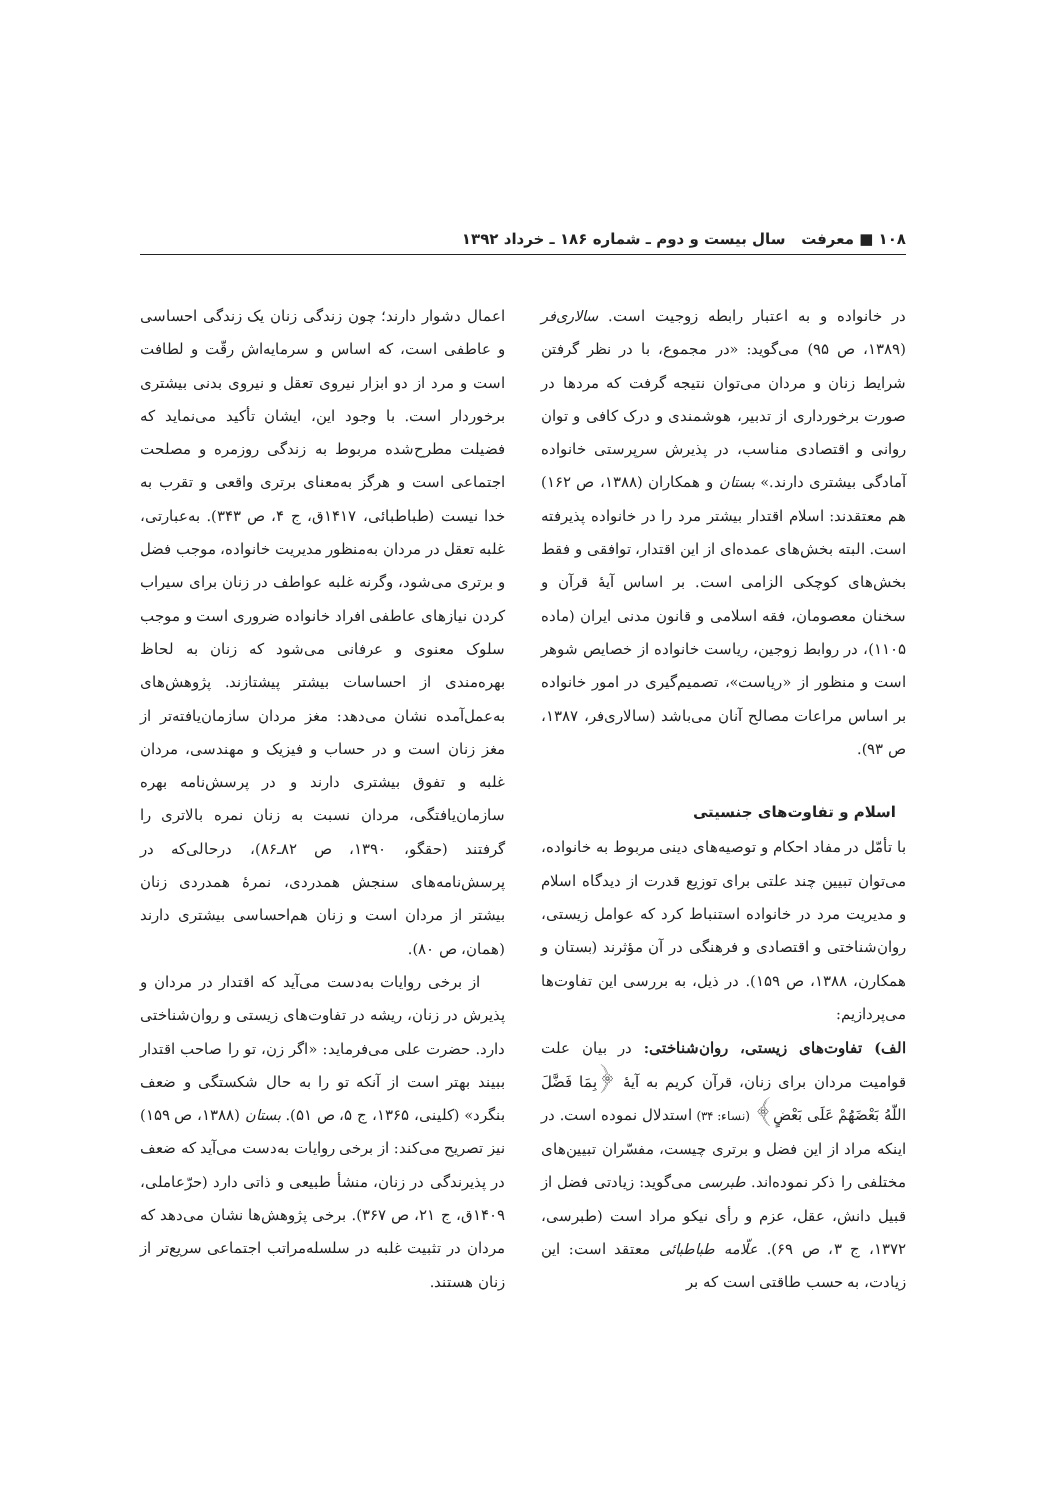۱۰۸ ■ معرفت سال بیست و دوم ـ شماره ۱۸۶ ـ خرداد ۱۳۹۲
در خانواده و به اعتبار رابطه زوجیت است. سالاری‌فر (۱۳۸۹، ص ۹۵) می‌گوید: «در مجموع، با در نظر گرفتن شرایط زنان و مردان می‌توان نتیجه گرفت که مردها در صورت برخورداری از تدبیر، هوشمندی و درک کافی و توان روانی و اقتصادی مناسب، در پذیرش سرپرستی خانواده آمادگی بیشتری دارند.» بستان و همکاران (۱۳۸۸، ص ۱۶۲) هم معتقدند: اسلام اقتدار بیشتر مرد را در خانواده پذیرفته است. البته بخش‌های عمده‌ای از این اقتدار، توافقی و فقط بخش‌های کوچکی الزامی است. بر اساس آیهٔ قرآن و سخنان معصومان، فقه اسلامی و قانون مدنی ایران (ماده ۱۱۰۵)، در روابط زوجین، ریاست خانواده از خصایص شوهر است و منظور از «ریاست»، تصمیم‌گیری در امور خانواده بر اساس مراعات مصالح آنان می‌باشد (سالاری‌فر، ۱۳۸۷، ص ۹۳).
اسلام و تفاوت‌های جنسیتی
با تأمّل در مفاد احکام و توصیه‌های دینی مربوط به خانواده، می‌توان تبیین چند علتی برای توزیع قدرت از دیدگاه اسلام و مدیریت مرد در خانواده استنباط کرد که عوامل زیستی، روان‌شناختی و اقتصادی و فرهنگی در آن مؤثرند (بستان و همکارن، ۱۳۸۸، ص ۱۵۹). در ذیل، به بررسی این تفاوت‌ها می‌پردازیم:
الف) تفاوت‌های زیستی، روان‌شناختی: در بیان علت قوامیت مردان برای زنان، قرآن کریم به آیهٔ ﴿بِمَا فَضَّلَ اللّهُ بَعْضَهُمْ عَلَى بَعْضٍ﴾ (نساء: ۳۴) استدلال نموده است. در اینکه مراد از این فضل و برتری چیست، مفسّران تبیین‌های مختلفی را ذکر نموده‌اند. طبرسی می‌گوید: زیادتی فضل از قبیل دانش، عقل، عزم و رأی نیکو مراد است (طبرسی، ۱۳۷۲، ج ۳، ص ۶۹). علّامه طباطبائی معتقد است: این زیادت، به حسب طاقتی است که بر
اعمال دشوار دارند؛ چون زندگی زنان یک زندگی احساسی و عاطفی است، که اساس و سرمایه‌اش رقّت و لطافت است و مرد از دو ابزار نیروی تعقل و نیروی بدنی بیشتری برخوردار است. با وجود این، ایشان تأکید می‌نماید که فضیلت مطرح‌شده مربوط به زندگی روزمره و مصلحت اجتماعی است و هرگز به‌معنای برتری واقعی و تقرب به خدا نیست (طباطبائی، ۱۴۱۷ق، ج ۴، ص ۳۴۳). به‌عبارتی، غلبه تعقل در مردان به‌منظور مدیریت خانواده، موجب فضل و برتری می‌شود، وگرنه غلبه عواطف در زنان برای سیراب کردن نیازهای عاطفی افراد خانواده ضروری است و موجب سلوک معنوی و عرفانی می‌شود که زنان به لحاظ بهره‌مندی از احساسات بیشتر پیشتازند. پژوهش‌های به‌عمل‌آمده نشان می‌دهد: مغز مردان سازمان‌یافته‌تر از مغز زنان است و در حساب و فیزیک و مهندسی، مردان غلبه و تفوق بیشتری دارند و در پرسش‌نامه بهره سازمان‌یافتگی، مردان نسبت به زنان نمره بالاتری را گرفتند (حقگو، ۱۳۹۰، ص ۸۲ـ۸۶)، درحالی‌که در پرسش‌نامه‌های سنجش همدردی، نمرهٔ همدردی زنان بیشتر از مردان است و زنان هم‌احساسی بیشتری دارند (همان، ص ۸۰).
از برخی روایات به‌دست می‌آید که اقتدار در مردان و پذیرش در زنان، ریشه در تفاوت‌های زیستی و روان‌شناختی دارد. حضرت علی می‌فرماید: «اگر زن، تو را صاحب اقتدار ببیند بهتر است از آنکه تو را به حال شکستگی و ضعف بنگرد» (کلینی، ۱۳۶۵، ج ۵، ص ۵۱). بستان (۱۳۸۸، ص ۱۵۹) نیز تصریح می‌کند: از برخی روایات به‌دست می‌آید که ضعف در پذیرندگی در زنان، منشأ طبیعی و ذاتی دارد (حرّعاملی، ۱۴۰۹ق، ج ۲۱، ص ۳۶۷). برخی پژوهش‌ها نشان می‌دهد که مردان در تثبیت غلبه در سلسله‌مراتب اجتماعی سریع‌تر از زنان هستند.